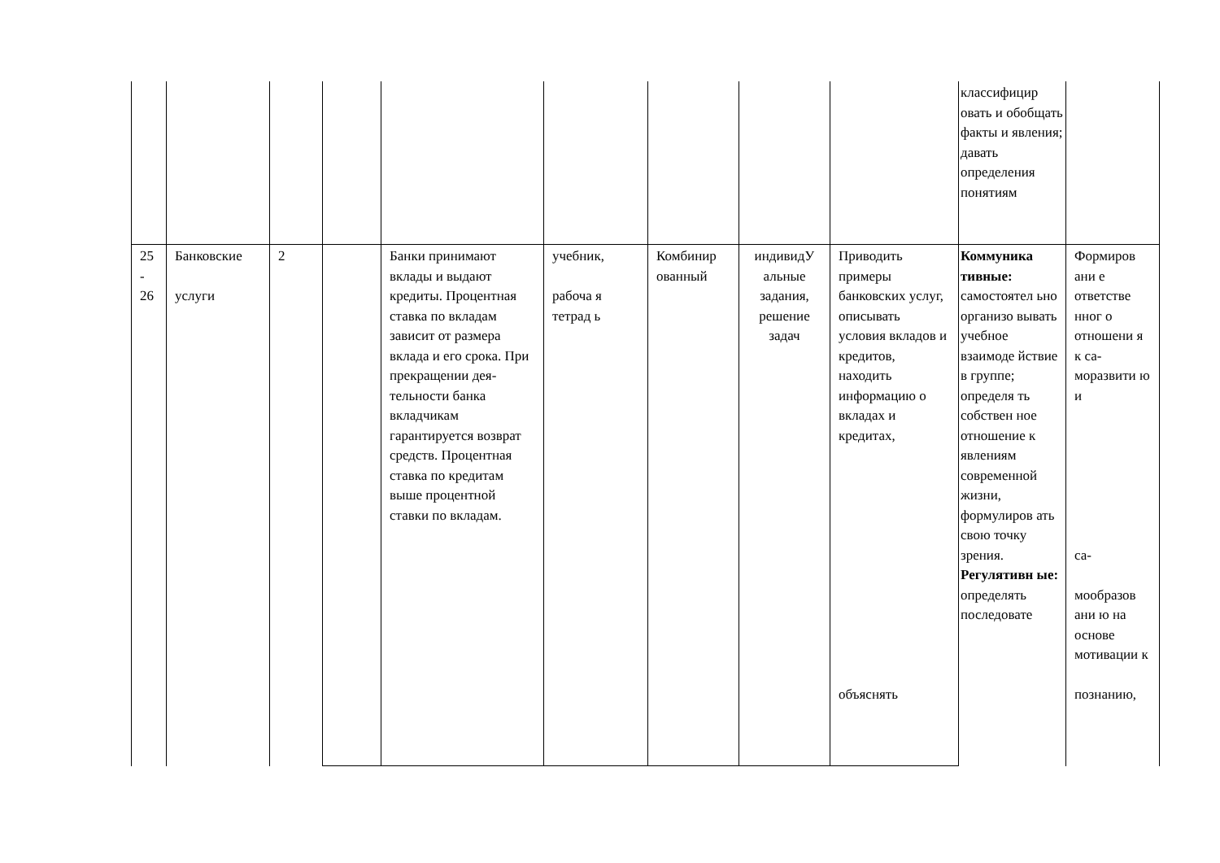| | | | | | | | | | классифицир овать и обобщать факты и явления; давать определения понятиям | |
| 25 - 26 | Банковские услуги | 2 | | Банки принимают вклады и выдают кредиты. Процентная ставка по вкладам зависит от размера вклада и его срока. При прекращении дея-тельности банка вкладчикам гарантируется возврат средств. Процентная ставка по кредитам выше процентной ставки по вкладам. | учебник, рабоча я тетрад ь | Комбинир ованный | индивидУ альные задания, решение задач | Приводить примеры банковских услуг, описывать условия вкладов и кредитов, находить информацию о вкладах и кредитах, объяснять | Коммуника тивные: самостоятел ьно организо вывать учебное взаимоде йствие в группе; определя ть собствен ное отношение к явлениям современной жизни, формулиров ать свою точку зрения. Регулятивн ые: определять последовате | Формиров ани е ответстве нног о отношени я к са-моразвити ю и са- мообразов ани ю на основе мотивации к познанию, |